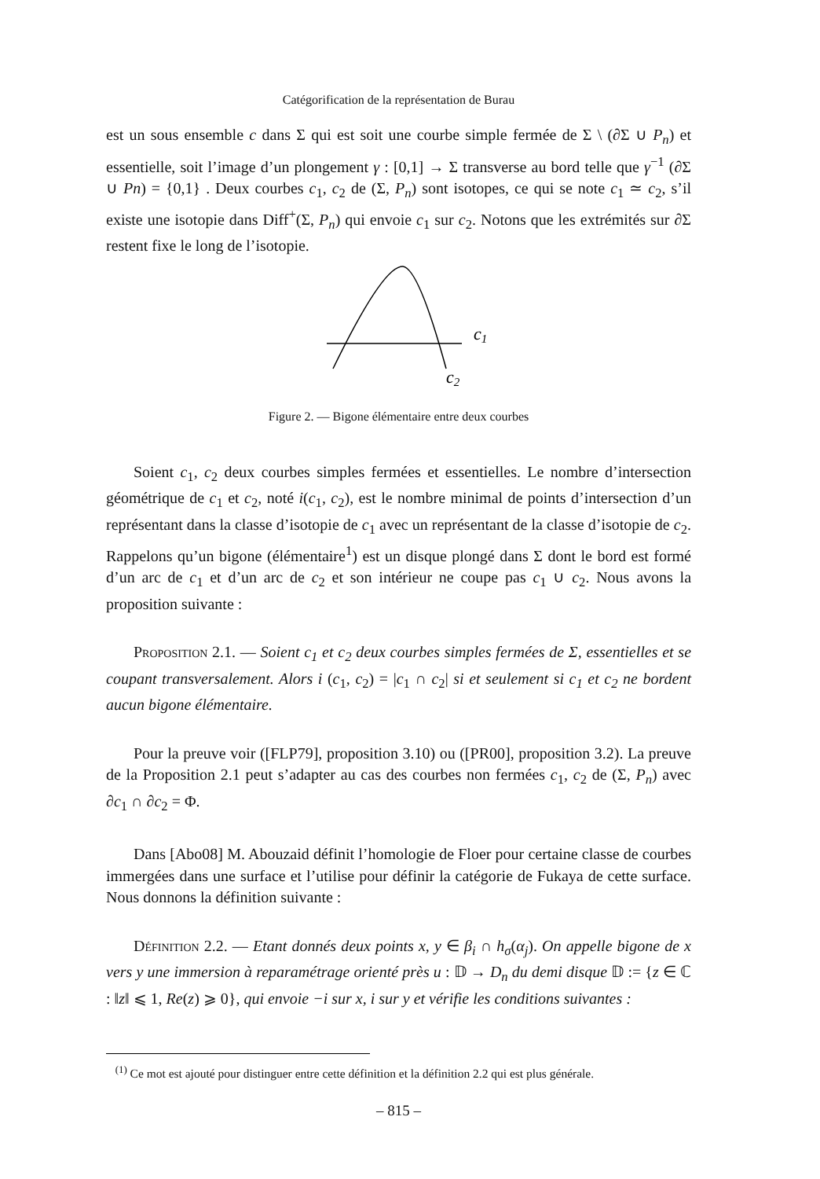Catégorification de la représentation de Burau
est un sous ensemble c dans Σ qui est soit une courbe simple fermée de Σ \ (∂Σ ∪ P<sub>n</sub>) et essentielle, soit l’image d’un plongement γ : [0,1] → Σ transverse au bord telle que γ<sup>−1</sup> (∂Σ ∪ Pn) = {0,1} . Deux courbes c<sub>1</sub>, c<sub>2</sub> de (Σ, P<sub>n</sub>) sont isotopes, ce qui se note c<sub>1</sub> ≃ c<sub>2</sub>, s’il existe une isotopie dans Diff<sup>+</sup>(Σ, P<sub>n</sub>) qui envoie c<sub>1</sub> sur c<sub>2</sub>. Notons que les extrémités sur ∂Σ restent fixe le long de l’isotopie.
c1
c2
Figure 2. — Bigone élémentaire entre deux courbes
Soient c<sub>1</sub>, c<sub>2</sub> deux courbes simples fermées et essentielles. Le nombre d’intersection géométrique de c<sub>1</sub> et c<sub>2</sub>, noté i(c<sub>1</sub>, c<sub>2</sub>), est le nombre minimal de points d’intersection d’un représentant dans la classe d’isotopie de c<sub>1</sub> avec un représentant de la classe d’isotopie de c<sub>2</sub>. Rappelons qu’un bigone (élémentaire<sup>1</sup>) est un disque plongé dans Σ dont le bord est formé d’un arc de c<sub>1</sub> et d’un arc de c<sub>2</sub> et son intérieur ne coupe pas c<sub>1</sub> ∪ c<sub>2</sub>. Nous avons la proposition suivante :
Proposition 2.1. — Soient c<sub>1</sub> et c<sub>2</sub> deux courbes simples fermées de Σ, essentielles et se coupant transversalement. Alors i (c<sub>1</sub>, c<sub>2</sub>) = |c<sub>1</sub> ∩ c<sub>2</sub>| si et seulement si c<sub>1</sub> et c<sub>2</sub> ne bordent aucun bigone élémentaire.
Pour la preuve voir ([FLP79], proposition 3.10) ou ([PR00], proposition 3.2). La preuve de la Proposition 2.1 peut s’adapter au cas des courbes non fermées c<sub>1</sub>, c<sub>2</sub> de (Σ, P<sub>n</sub>) avec ∂c<sub>1</sub> ∩ ∂c<sub>2</sub> = Φ.
Dans [Abo08] M. Abouzaid définit l’homologie de Floer pour certaine classe de courbes immergées dans une surface et l’utilise pour définir la catégorie de Fukaya de cette surface. Nous donnons la définition suivante :
Définition 2.2. — Etant donnés deux points x, y ∈ β<sub>i</sub> ∩ h<sub>σ</sub>(α<sub>j</sub>). On appelle bigone de x vers y une immersion à reparamétrage orienté près u : 𝔻 → D<sub>n</sub> du demi disque 𝔻 := {z ∈ ℂ : ‖z‖ ⩽ 1, Re(z) ⩾ 0}, qui envoie −i sur x, i sur y et vérifie les conditions suivantes :
<sup>(1)</sup> Ce mot est ajouté pour distinguer entre cette définition et la définition 2.2 qui est plus générale.
– 815 –